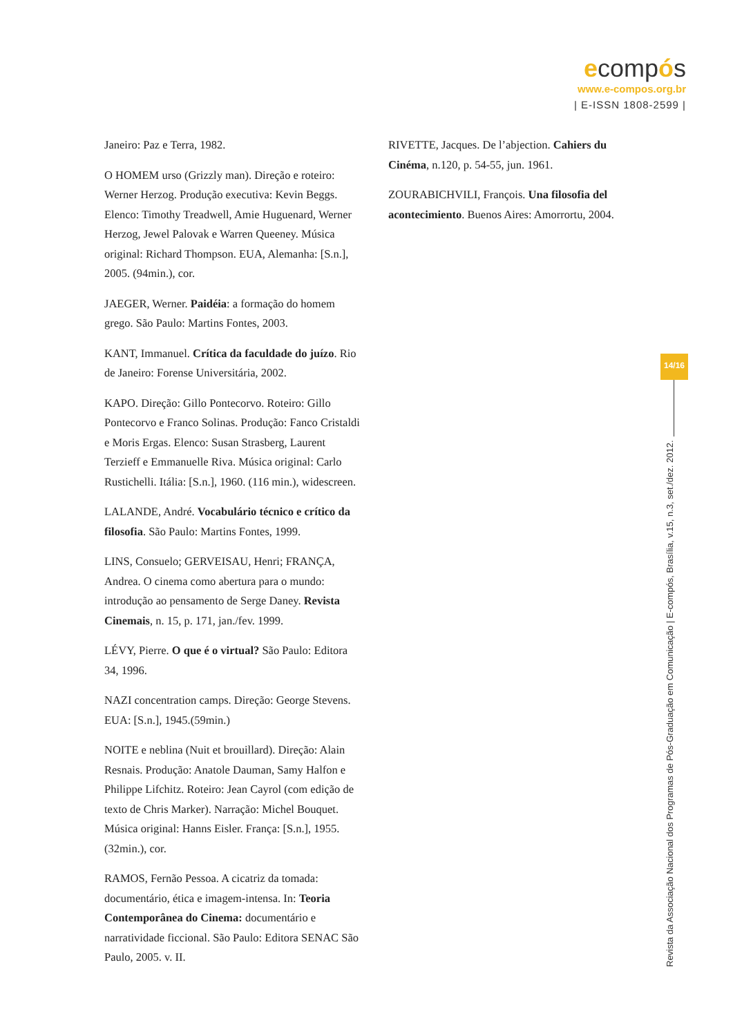ecompós
www.e-compos.org.br
| E-ISSN 1808-2599 |
Janeiro: Paz e Terra, 1982.
O HOMEM urso (Grizzly man). Direção e roteiro: Werner Herzog. Produção executiva: Kevin Beggs. Elenco: Timothy Treadwell, Amie Huguenard, Werner Herzog, Jewel Palovak e Warren Queeney. Música original: Richard Thompson. EUA, Alemanha: [S.n.], 2005. (94min.), cor.
JAEGER, Werner. Paidéia: a formação do homem grego. São Paulo: Martins Fontes, 2003.
KANT, Immanuel. Crítica da faculdade do juízo. Rio de Janeiro: Forense Universitária, 2002.
KAPO. Direção: Gillo Pontecorvo. Roteiro: Gillo Pontecorvo e Franco Solinas. Produção: Fanco Cristaldi e Moris Ergas. Elenco: Susan Strasberg, Laurent Terzieff e Emmanuelle Riva. Música original: Carlo Rustichelli. Itália: [S.n.], 1960. (116 min.), widescreen.
LALANDE, André. Vocabulário técnico e crítico da filosofia. São Paulo: Martins Fontes, 1999.
LINS, Consuelo; GERVEISAU, Henri; FRANÇA, Andrea. O cinema como abertura para o mundo: introdução ao pensamento de Serge Daney. Revista Cinemais, n. 15, p. 171, jan./fev. 1999.
LÉVY, Pierre. O que é o virtual? São Paulo: Editora 34, 1996.
NAZI concentration camps. Direção: George Stevens. EUA: [S.n.], 1945.(59min.)
NOITE e neblina (Nuit et brouillard). Direção: Alain Resnais. Produção: Anatole Dauman, Samy Halfon e Philippe Lifchitz. Roteiro: Jean Cayrol (com edição de texto de Chris Marker). Narração: Michel Bouquet. Música original: Hanns Eisler. França: [S.n.], 1955. (32min.), cor.
RAMOS, Fernão Pessoa. A cicatriz da tomada: documentário, ética e imagem-intensa. In: Teoria Contemporânea do Cinema: documentário e narratividade ficcional. São Paulo: Editora SENAC São Paulo, 2005. v. II.
RIVETTE, Jacques. De l’abjection. Cahiers du Cinéma, n.120, p. 54-55, jun. 1961.
ZOURABICHVILI, François. Una filosofia del acontecimiento. Buenos Aires: Amorrortu, 2004.
14/16
Revista da Associação Nacional dos Programas de Pós-Graduação em Comunicação | E-compós, Brasília, v.15, n.3, set./dez. 2012.